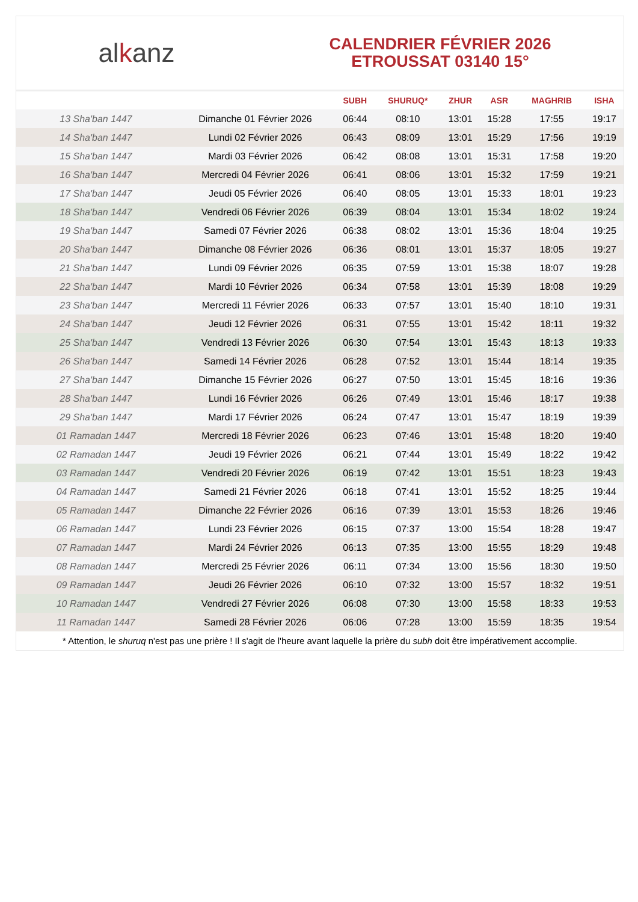alkanz
CALENDRIER FÉVRIER 2026
ETROUSSAT 03140 15°
| | | SUBH | SHURUQ* | ZHUR | ASR | MAGHRIB | ISHA |
| --- | --- | --- | --- | --- | --- | --- | --- |
| 13 Sha'ban 1447 | Dimanche 01 Février 2026 | 06:44 | 08:10 | 13:01 | 15:28 | 17:55 | 19:17 |
| 14 Sha'ban 1447 | Lundi 02 Février 2026 | 06:43 | 08:09 | 13:01 | 15:29 | 17:56 | 19:19 |
| 15 Sha'ban 1447 | Mardi 03 Février 2026 | 06:42 | 08:08 | 13:01 | 15:31 | 17:58 | 19:20 |
| 16 Sha'ban 1447 | Mercredi 04 Février 2026 | 06:41 | 08:06 | 13:01 | 15:32 | 17:59 | 19:21 |
| 17 Sha'ban 1447 | Jeudi 05 Février 2026 | 06:40 | 08:05 | 13:01 | 15:33 | 18:01 | 19:23 |
| 18 Sha'ban 1447 | Vendredi 06 Février 2026 | 06:39 | 08:04 | 13:01 | 15:34 | 18:02 | 19:24 |
| 19 Sha'ban 1447 | Samedi 07 Février 2026 | 06:38 | 08:02 | 13:01 | 15:36 | 18:04 | 19:25 |
| 20 Sha'ban 1447 | Dimanche 08 Février 2026 | 06:36 | 08:01 | 13:01 | 15:37 | 18:05 | 19:27 |
| 21 Sha'ban 1447 | Lundi 09 Février 2026 | 06:35 | 07:59 | 13:01 | 15:38 | 18:07 | 19:28 |
| 22 Sha'ban 1447 | Mardi 10 Février 2026 | 06:34 | 07:58 | 13:01 | 15:39 | 18:08 | 19:29 |
| 23 Sha'ban 1447 | Mercredi 11 Février 2026 | 06:33 | 07:57 | 13:01 | 15:40 | 18:10 | 19:31 |
| 24 Sha'ban 1447 | Jeudi 12 Février 2026 | 06:31 | 07:55 | 13:01 | 15:42 | 18:11 | 19:32 |
| 25 Sha'ban 1447 | Vendredi 13 Février 2026 | 06:30 | 07:54 | 13:01 | 15:43 | 18:13 | 19:33 |
| 26 Sha'ban 1447 | Samedi 14 Février 2026 | 06:28 | 07:52 | 13:01 | 15:44 | 18:14 | 19:35 |
| 27 Sha'ban 1447 | Dimanche 15 Février 2026 | 06:27 | 07:50 | 13:01 | 15:45 | 18:16 | 19:36 |
| 28 Sha'ban 1447 | Lundi 16 Février 2026 | 06:26 | 07:49 | 13:01 | 15:46 | 18:17 | 19:38 |
| 29 Sha'ban 1447 | Mardi 17 Février 2026 | 06:24 | 07:47 | 13:01 | 15:47 | 18:19 | 19:39 |
| 01 Ramadan 1447 | Mercredi 18 Février 2026 | 06:23 | 07:46 | 13:01 | 15:48 | 18:20 | 19:40 |
| 02 Ramadan 1447 | Jeudi 19 Février 2026 | 06:21 | 07:44 | 13:01 | 15:49 | 18:22 | 19:42 |
| 03 Ramadan 1447 | Vendredi 20 Février 2026 | 06:19 | 07:42 | 13:01 | 15:51 | 18:23 | 19:43 |
| 04 Ramadan 1447 | Samedi 21 Février 2026 | 06:18 | 07:41 | 13:01 | 15:52 | 18:25 | 19:44 |
| 05 Ramadan 1447 | Dimanche 22 Février 2026 | 06:16 | 07:39 | 13:01 | 15:53 | 18:26 | 19:46 |
| 06 Ramadan 1447 | Lundi 23 Février 2026 | 06:15 | 07:37 | 13:00 | 15:54 | 18:28 | 19:47 |
| 07 Ramadan 1447 | Mardi 24 Février 2026 | 06:13 | 07:35 | 13:00 | 15:55 | 18:29 | 19:48 |
| 08 Ramadan 1447 | Mercredi 25 Février 2026 | 06:11 | 07:34 | 13:00 | 15:56 | 18:30 | 19:50 |
| 09 Ramadan 1447 | Jeudi 26 Février 2026 | 06:10 | 07:32 | 13:00 | 15:57 | 18:32 | 19:51 |
| 10 Ramadan 1447 | Vendredi 27 Février 2026 | 06:08 | 07:30 | 13:00 | 15:58 | 18:33 | 19:53 |
| 11 Ramadan 1447 | Samedi 28 Février 2026 | 06:06 | 07:28 | 13:00 | 15:59 | 18:35 | 19:54 |
* Attention, le shuruq n'est pas une prière ! Il s'agit de l'heure avant laquelle la prière du subh doit être impérativement accomplie.